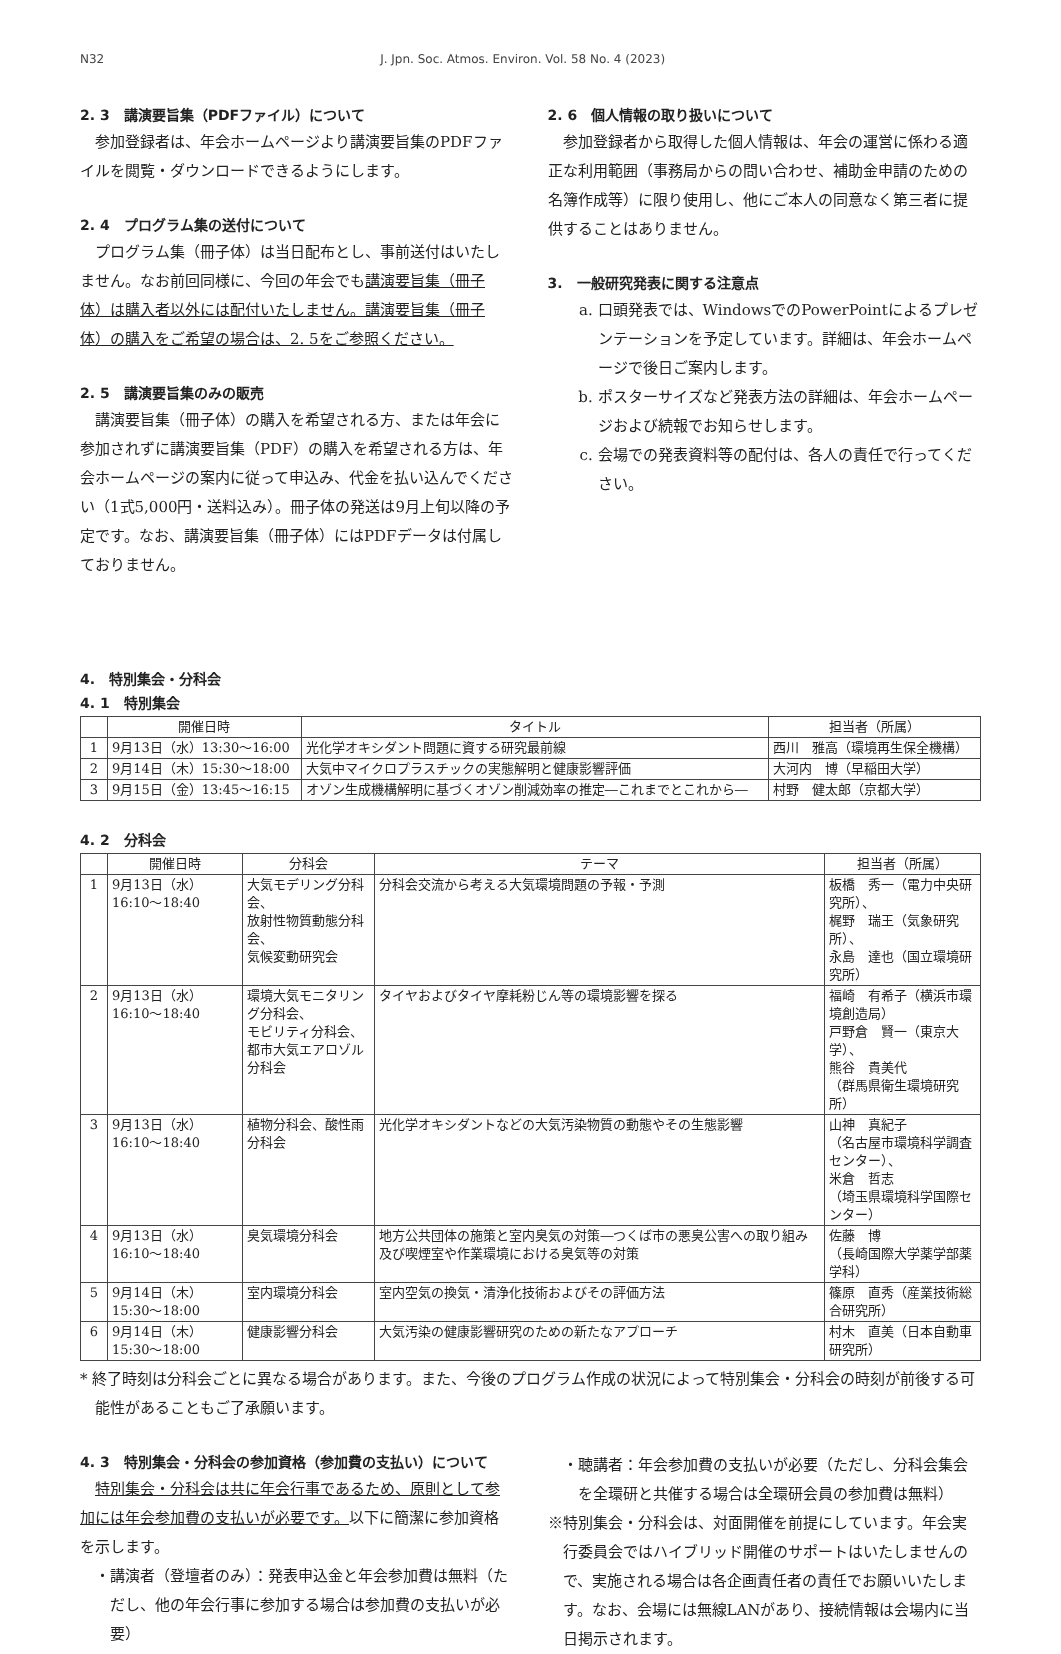N32 J. Jpn. Soc. Atmos. Environ. Vol. 58 No. 4 (2023)
2. 3　講演要旨集（PDFファイル）について
参加登録者は、年会ホームページより講演要旨集のPDFファイルを閲覧・ダウンロードできるようにします。
2. 4　プログラム集の送付について
プログラム集（冊子体）は当日配布とし、事前送付はいたしません。なお前回同様に、今回の年会でも講演要旨集（冊子体）は購入者以外には配付いたしません。講演要旨集（冊子体）の購入をご希望の場合は、2. 5をご参照ください。
2. 5　講演要旨集のみの販売
講演要旨集（冊子体）の購入を希望される方、または年会に参加されずに講演要旨集（PDF）の購入を希望される方は、年会ホームページの案内に従って申込み、代金を払い込んでください（1式5,000円・送料込み）。冊子体の発送は9月上旬以降の予定です。なお、講演要旨集（冊子体）にはPDFデータは付属しておりません。
2. 6　個人情報の取り扱いについて
参加登録者から取得した個人情報は、年会の運営に係わる適正な利用範囲（事務局からの問い合わせ、補助金申請のための名簿作成等）に限り使用し、他にご本人の同意なく第三者に提供することはありません。
3.　一般研究発表に関する注意点
a. 口頭発表では、WindowsでのPowerPointによるプレゼンテーションを予定しています。詳細は、年会ホームページで後日ご案内します。
b. ポスターサイズなど発表方法の詳細は、年会ホームページおよび続報でお知らせします。
c. 会場での発表資料等の配付は、各人の責任で行ってください。
4.　特別集会・分科会
4. 1　特別集会
| | 開催日時 | タイトル | 担当者（所属） |
| --- | --- | --- | --- |
| 1 | 9月13日（水）13:30～16:00 | 光化学オキシダント問題に資する研究最前線 | 西川 雅高（環境再生保全機構） |
| 2 | 9月14日（木）15:30～18:00 | 大気中マイクロプラスチックの実態解明と健康影響評価 | 大河内 博（早稲田大学） |
| 3 | 9月15日（金）13:45～16:15 | オゾン生成機構解明に基づくオゾン削減効率の推定―これまでとこれから― | 村野 健太郎（京都大学） |
4. 2　分科会
| | 開催日時 | 分科会 | テーマ | 担当者（所属） |
| --- | --- | --- | --- | --- |
| 1 | 9月13日（水）16:10～18:40 | 大気モデリング分科会、 放射性物質動態分科会、 気候変動研究会 | 分科会交流から考える大気環境問題の予報・予測 | 板橋 秀一（電力中央研究所）、 梶野 瑞王（気象研究所）、 永島 達也（国立環境研究所） |
| 2 | 9月13日（水）16:10～18:40 | 環境大気モニタリング分科会、 モビリティ分科会、 都市大気エアロゾル分科会 | タイヤおよびタイヤ摩耗粉じん等の環境影響を探る | 福崎 有希子（横浜市環境創造局） 戸野倉 賢一（東京大学）、 熊谷 貴美代 （群馬県衛生環境研究所） |
| 3 | 9月13日（水）16:10～18:40 | 植物分科会、酸性雨分科会 | 光化学オキシダントなどの大気汚染物質の動態やその生態影響 | 山神 真紀子 （名古屋市環境科学調査センター）、 米倉 哲志 （埼玉県環境科学国際センター） |
| 4 | 9月13日（水）16:10～18:40 | 臭気環境分科会 | 地方公共団体の施策と室内臭気の対策―つくば市の悪臭公害への取り組み及び喫煙室や作業環境における臭気等の対策 | 佐藤 博 （長崎国際大学薬学部薬学科） |
| 5 | 9月14日（木）15:30～18:00 | 室内環境分科会 | 室内空気の換気・清浄化技術およびその評価方法 | 篠原 直秀（産業技術総合研究所） |
| 6 | 9月14日（木）15:30～18:00 | 健康影響分科会 | 大気汚染の健康影響研究のための新たなアプローチ | 村木 直美（日本自動車研究所） |
* 終了時刻は分科会ごとに異なる場合があります。また、今後のプログラム作成の状況によって特別集会・分科会の時刻が前後する可能性があることもご了承願います。
4. 3　特別集会・分科会の参加資格（参加費の支払い）について
特別集会・分科会は共に年会行事であるため、原則として参加には年会参加費の支払いが必要です。以下に簡潔に参加資格を示します。
・講演者（登壇者のみ）：発表申込金と年会参加費は無料（ただし、他の年会行事に参加する場合は参加費の支払いが必要）
・聴講者：年会参加費の支払いが必要（ただし、分科会集会を全環研と共催する場合は全環研会員の参加費は無料）
※特別集会・分科会は、対面開催を前提にしています。年会実行委員会ではハイブリッド開催のサポートはいたしませんので、実施される場合は各企画責任者の責任でお願いいたします。なお、会場には無線LANがあり、接続情報は会場内に当日掲示されます。